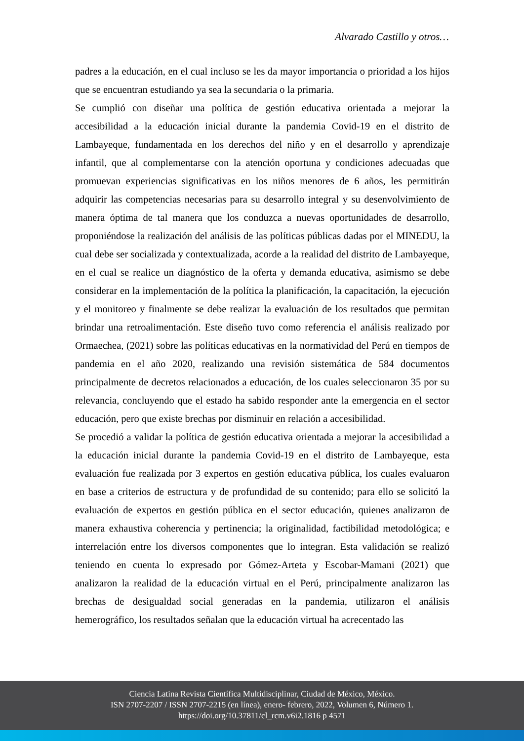Alvarado Castillo y otros…
padres a la educación, en el cual incluso se les da mayor importancia o prioridad a los hijos que se encuentran estudiando ya sea la secundaria o la primaria.
Se cumplió con diseñar una política de gestión educativa orientada a mejorar la accesibilidad a la educación inicial durante la pandemia Covid-19 en el distrito de Lambayeque, fundamentada en los derechos del niño y en el desarrollo y aprendizaje infantil, que al complementarse con la atención oportuna y condiciones adecuadas que promuevan experiencias significativas en los niños menores de 6 años, les permitirán adquirir las competencias necesarias para su desarrollo integral y su desenvolvimiento de manera óptima de tal manera que los conduzca a nuevas oportunidades de desarrollo, proponiéndose la realización del análisis de las políticas públicas dadas por el MINEDU, la cual debe ser socializada y contextualizada, acorde a la realidad del distrito de Lambayeque, en el cual se realice un diagnóstico de la oferta y demanda educativa, asimismo se debe considerar en la implementación de la política la planificación, la capacitación, la ejecución y el monitoreo y finalmente se debe realizar la evaluación de los resultados que permitan brindar una retroalimentación. Este diseño tuvo como referencia el análisis realizado por Ormaechea, (2021) sobre las políticas educativas en la normatividad del Perú en tiempos de pandemia en el año 2020, realizando una revisión sistemática de 584 documentos principalmente de decretos relacionados a educación, de los cuales seleccionaron 35 por su relevancia, concluyendo que el estado ha sabido responder ante la emergencia en el sector educación, pero que existe brechas por disminuir en relación a accesibilidad.
Se procedió a validar la política de gestión educativa orientada a mejorar la accesibilidad a la educación inicial durante la pandemia Covid-19 en el distrito de Lambayeque, esta evaluación fue realizada por 3 expertos en gestión educativa pública, los cuales evaluaron en base a criterios de estructura y de profundidad de su contenido; para ello se solicitó la evaluación de expertos en gestión pública en el sector educación, quienes analizaron de manera exhaustiva coherencia y pertinencia; la originalidad, factibilidad metodológica; e interrelación entre los diversos componentes que lo integran. Esta validación se realizó teniendo en cuenta lo expresado por Gómez-Arteta y Escobar-Mamani (2021) que analizaron la realidad de la educación virtual en el Perú, principalmente analizaron las brechas de desigualdad social generadas en la pandemia, utilizaron el análisis hemerográfico, los resultados señalan que la educación virtual ha acrecentado las
Ciencia Latina Revista Científica Multidisciplinar, Ciudad de México, México.
ISN 2707-2207 / ISSN 2707-2215 (en línea), enero- febrero, 2022, Volumen 6, Número 1.
https://doi.org/10.37811/cl_rcm.v6i2.1816 p 4571